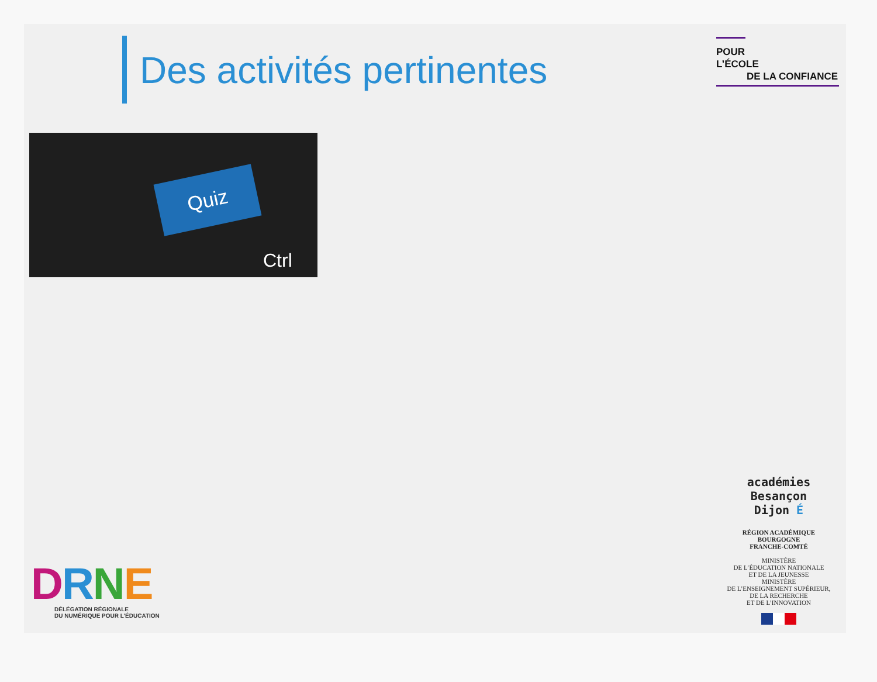Des activités pertinentes
POUR L’ÉCOLE
DE LA CONFIANCE
Quiz
Ctrl
DRNE
DÉLÉGATION RÉGIONALE
DU NUMÉRIQUE POUR L’ÉDUCATION
académies
Besançon
Dijon É
RÉGION ACADÉMIQUE
BOURGOGNE
FRANCHE-COMTÉ
MINISTÈRE
DE L’ÉDUCATION NATIONALE
ET DE LA JEUNESSE
MINISTÈRE
DE L’ENSEIGNEMENT SUPÉRIEUR,
DE LA RECHERCHE
ET DE L’INNOVATION